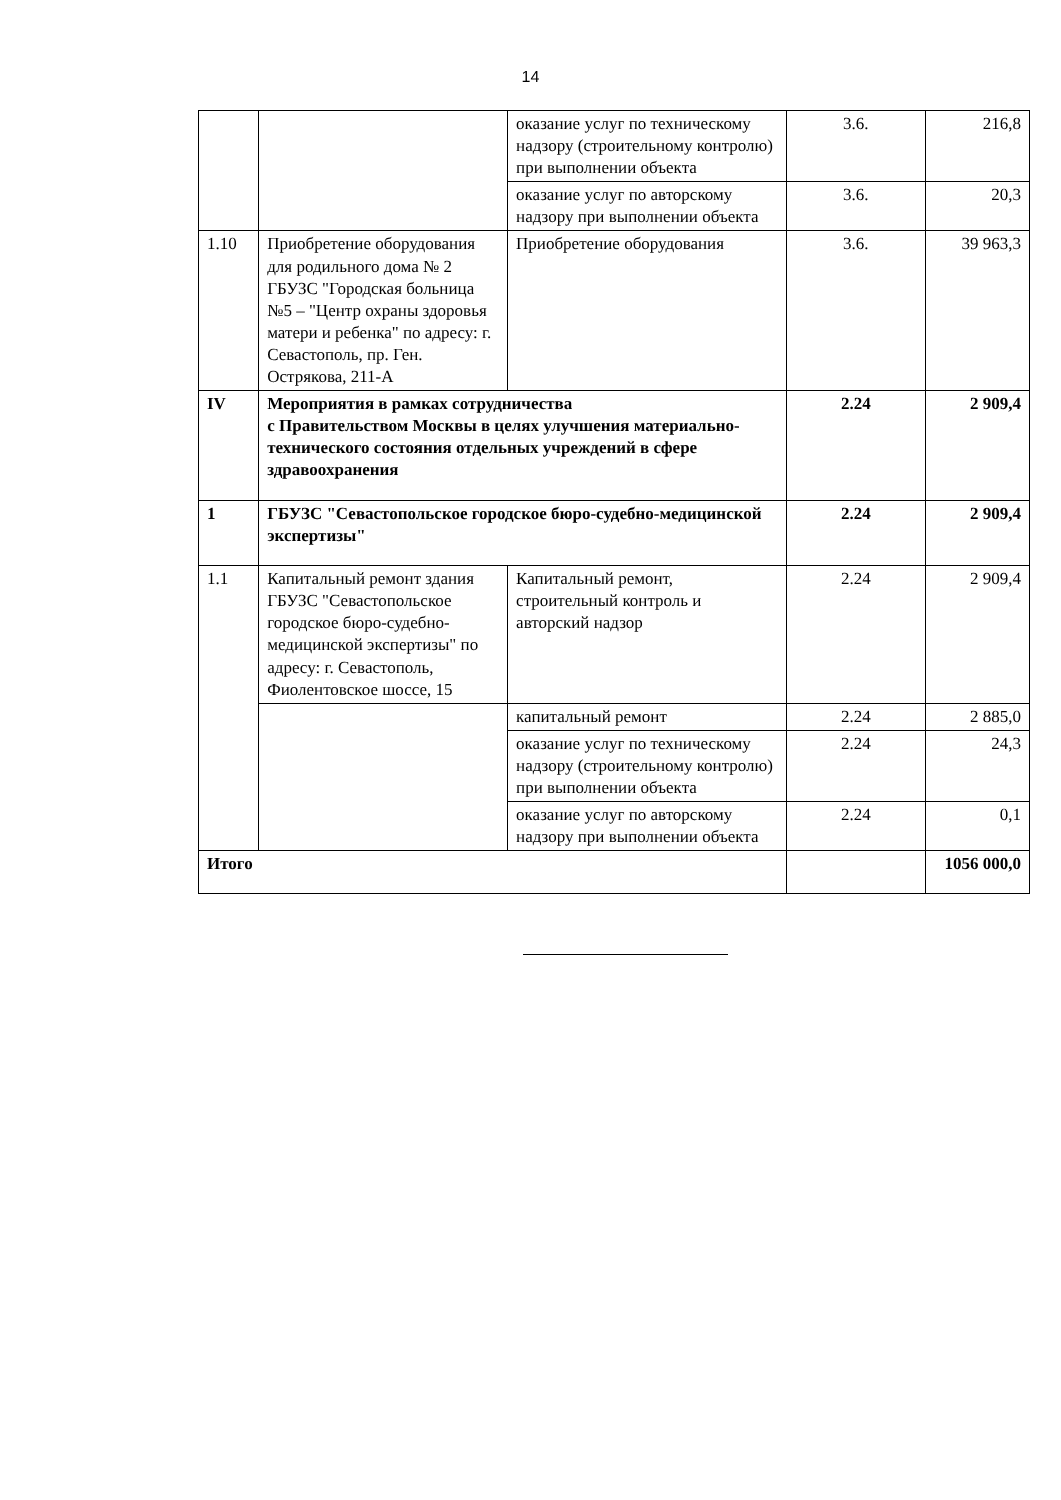14
| | | оказание услуг по техническому надзору (строительному контролю) при выполнении объекта | 3.6. | 216,8 |
| | | оказание услуг по авторскому надзору при выполнении объекта | 3.6. | 20,3 |
| 1.10 | Приобретение оборудования для родильного дома № 2 ГБУЗС "Городская больница №5 – "Центр охраны здоровья матери и ребенка" по адресу: г. Севастополь, пр. Ген. Острякова, 211-А | Приобретение оборудования | 3.6. | 39 963,3 |
| IV | Мероприятия в рамках сотрудничества с Правительством Москвы в целях улучшения материально-технического состояния отдельных учреждений в сфере здравоохранения | | 2.24 | 2 909,4 |
| 1 | ГБУЗС "Севастопольское городское бюро-судебно-медицинской экспертизы" | | 2.24 | 2 909,4 |
| 1.1 | Капитальный ремонт здания ГБУЗС "Севастопольское городское бюро-судебно-медицинской экспертизы" по адресу: г. Севастополь, Фиолентовское шоссе, 15 | Капитальный ремонт, строительный контроль и авторский надзор | 2.24 | 2 909,4 |
| | | капитальный ремонт | 2.24 | 2 885,0 |
| | | оказание услуг по техническому надзору (строительному контролю) при выполнении объекта | 2.24 | 24,3 |
| | | оказание услуг по авторскому надзору при выполнении объекта | 2.24 | 0,1 |
| Итого | | | | 1056 000,0 |